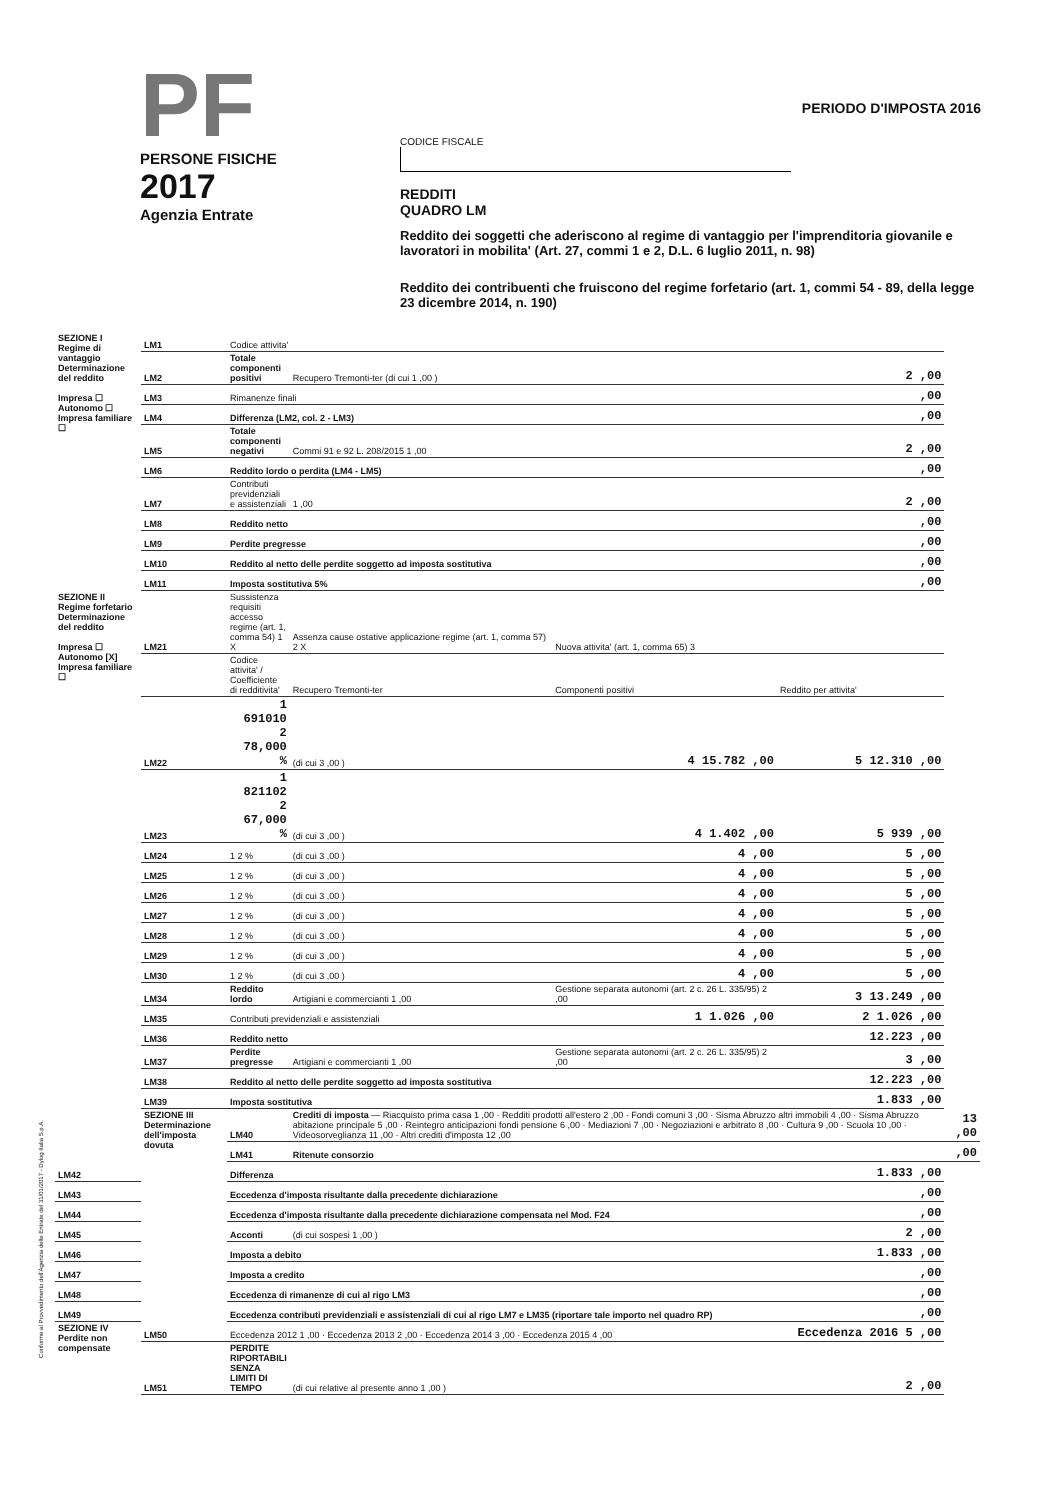PF
PERSONE FISICHE
2017
Agenzia Entrate
PERIODO D'IMPOSTA 2016
CODICE FISCALE
REDDITI
QUADRO LM
Reddito dei soggetti che aderiscono al regime di vantaggio per l'imprenditoria giovanile e lavoratori in mobilita' (Art. 27, commi 1 e 2, D.L. 6 luglio 2011, n. 98)
Reddito dei contribuenti che fruiscono del regime forfetario (art. 1, commi 54 - 89, della legge 23 dicembre 2014, n. 190)
| SEZIONE I Regime di vantaggio Determinazione del reddito Impresa ☐ Autonomo ☐ Impresa familiare ☐ | LM1 | Codice attivita' | | | | |
| | LM2 | Totale componenti positivi | Recupero Tremonti-ter (di cui 1 ,00 ) | | 2 ,00 | |
| | LM3 | Rimanenze finali | | | ,00 | |
| | LM4 | Differenza (LM2, col. 2 - LM3) | | | ,00 | |
| | LM5 | Totale componenti negativi | Commi 91 e 92 L. 208/2015 1 ,00 | | 2 ,00 | |
| | LM6 | Reddito lordo o perdita (LM4 - LM5) | | | ,00 | |
| | LM7 | Contributi previdenziali e assistenziali | 1 ,00 | | 2 ,00 | |
| | LM8 | Reddito netto | | | ,00 | |
| | LM9 | Perdite pregresse | | | ,00 | |
| | LM10 | Reddito al netto delle perdite soggetto ad imposta sostitutiva | | | ,00 | |
| | LM11 | Imposta sostitutiva 5% | | | ,00 | |
| SEZIONE II Regime forfetario Determinazione del reddito Impresa ☐ Autonomo [X] Impresa familiare ☐ | LM21 | Sussistenza requisiti accesso regime (art. 1, comma 54) 1 X | Assenza cause ostative applicazione regime (art. 1, comma 57) 2 X | Nuova attivita' (art. 1, comma 65) 3 | | |
| | | Codice attivita' / Coefficiente di redditivita' | Recupero Tremonti-ter | Componenti positivi | Reddito per attivita' | |
| | LM22 | 1 691010 2 78,000 % | (di cui 3 ,00 ) | 4 15.782 ,00 | 5 12.310 ,00 | |
| | LM23 | 1 821102 2 67,000 % | (di cui 3 ,00 ) | 4 1.402 ,00 | 5 939 ,00 | |
| | LM24 | 1 2 % | (di cui 3 ,00 ) | 4 ,00 | 5 ,00 | |
| | LM25 | 1 2 % | (di cui 3 ,00 ) | 4 ,00 | 5 ,00 | |
| | LM26 | 1 2 % | (di cui 3 ,00 ) | 4 ,00 | 5 ,00 | |
| | LM27 | 1 2 % | (di cui 3 ,00 ) | 4 ,00 | 5 ,00 | |
| | LM28 | 1 2 % | (di cui 3 ,00 ) | 4 ,00 | 5 ,00 | |
| | LM29 | 1 2 % | (di cui 3 ,00 ) | 4 ,00 | 5 ,00 | |
| | LM30 | 1 2 % | (di cui 3 ,00 ) | 4 ,00 | 5 ,00 | |
| | LM34 | Reddito lordo | Artigiani e commercianti 1 ,00 | Gestione separata autonomi (art. 2 c. 26 L. 335/95) 2 ,00 | 3 13.249 ,00 | |
| | LM35 | Contributi previdenziali e assistenziali | | 1 1.026 ,00 | 2 1.026 ,00 | |
| | LM36 | Reddito netto | | | 12.223 ,00 | |
| | LM37 | Perdite pregresse | Artigiani e commercianti 1 ,00 | Gestione separata autonomi (art. 2 c. 26 L. 335/95) 2 ,00 | 3 ,00 | |
| | LM38 | Reddito al netto delle perdite soggetto ad imposta sostitutiva | | | 12.223 ,00 | |
| | LM39 | Imposta sostitutiva | | | 1.833 ,00 | |
| | SEZIONE III Determinazione dell'imposta dovuta | LM40 | Crediti di imposta — Riacquisto prima casa 1 ,00 · Redditi prodotti all'estero 2 ,00 · Fondi comuni 3 ,00 · Sisma Abruzzo altri immobili 4 ,00 · Sisma Abruzzo abitazione principale 5 ,00 · Reintegro anticipazioni fondi pensione 6 ,00 · Mediazioni 7 ,00 · Negoziazioni e arbitrato 8 ,00 · Cultura 9 ,00 · Scuola 10 ,00 · Videosorveglianza 11 ,00 · Altri crediti d'imposta 12 ,00 | | | 13 ,00 |
| | | LM41 | Ritenute consorzio | | | ,00 |
| LM42 | | Differenza | | | 1.833 ,00 | |
| LM43 | | Eccedenza d'imposta risultante dalla precedente dichiarazione | | | ,00 | |
| LM44 | | Eccedenza d'imposta risultante dalla precedente dichiarazione compensata nel Mod. F24 | | | ,00 | |
| LM45 | | Acconti | (di cui sospesi 1 ,00 ) | | 2 ,00 | |
| LM46 | | Imposta a debito | | | 1.833 ,00 | |
| LM47 | | Imposta a credito | | | ,00 | |
| LM48 | | Eccedenza di rimanenze di cui al rigo LM3 | | | ,00 | |
| LM49 | | Eccedenza contributi previdenziali e assistenziali di cui al rigo LM7 e LM35 (riportare tale importo nel quadro RP) | | | ,00 | |
| SEZIONE IV Perdite non compensate | LM50 | Eccedenza 2012 1 ,00 · Eccedenza 2013 2 ,00 · Eccedenza 2014 3 ,00 · Eccedenza 2015 4 ,00 | | | Eccedenza 2016 5 ,00 | |
| | LM51 | PERDITE RIPORTABILI SENZA LIMITI DI TEMPO | (di cui relative al presente anno 1 ,00 ) | | 2 ,00 | |
Conforme al Provvedimento dell'Agenzia delle Entrate del 31/01/2017 - Dylog Italia S.p.A.